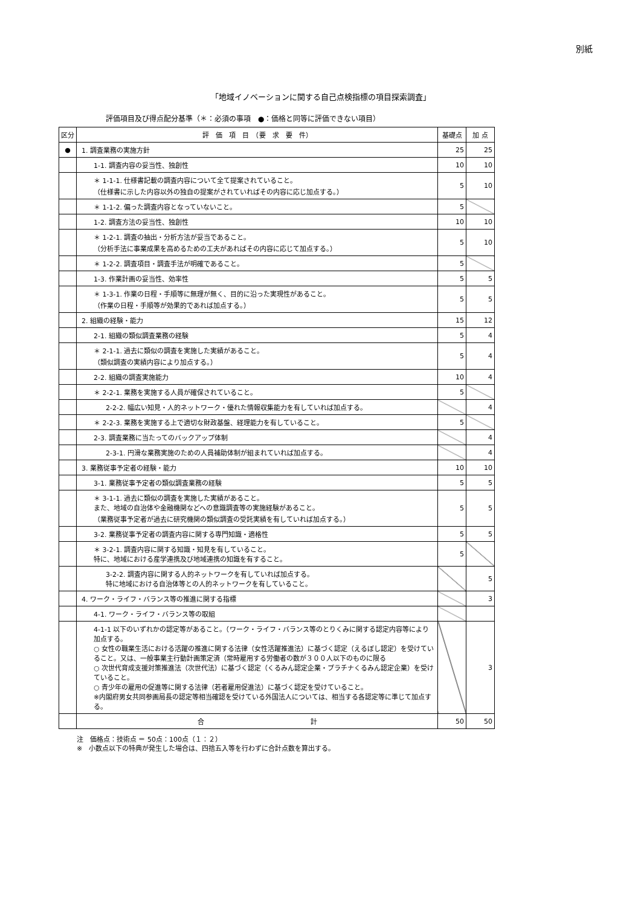別紙
「地域イノベーションに関する自己点検指標の項目探索調査」
評価項目及び得点配分基準（＊：必須の事項　●：価格と同等に評価できない項目）
| 区分 | 評 価 項 目 （要 求 要 件） | 基礎点 | 加 点 |
| --- | --- | --- | --- |
| ● | 1. 調査業務の実施方針 | 25 | 25 |
| | 1-1. 調査内容の妥当性、独創性 | 10 | 10 |
| | ＊ 1-1-1. 仕様書記載の調査内容について全て提案されていること。 （仕様書に示した内容以外の独自の提案がされていればその内容に応じ加点する。） | 5 | 10 |
| | ＊ 1-1-2. 偏った調査内容となっていないこと。 | 5 | |
| | 1-2. 調査方法の妥当性、独創性 | 10 | 10 |
| | ＊ 1-2-1. 調査の抽出・分析方法が妥当であること。 （分析手法に事業成果を高めるための工夫があればその内容に応じて加点する。） | 5 | 10 |
| | ＊ 1-2-2. 調査項目・調査手法が明確であること。 | 5 | |
| | 1-3. 作業計画の妥当性、効率性 | 5 | 5 |
| | ＊ 1-3-1. 作業の日程・手順等に無理が無く、目的に沿った実現性があること。 （作業の日程・手順等が効果的であれば加点する。） | 5 | 5 |
| | 2. 組織の経験・能力 | 15 | 12 |
| | 2-1. 組織の類似調査業務の経験 | 5 | 4 |
| | ＊ 2-1-1. 過去に類似の調査を実施した実績があること。 （類似調査の実績内容により加点する。） | 5 | 4 |
| | 2-2. 組織の調査実施能力 | 10 | 4 |
| | ＊ 2-2-1. 業務を実施する人員が確保されていること。 | 5 | |
| | 2-2-2. 幅広い知見・人的ネットワーク・優れた情報収集能力を有していれば加点する。 | | 4 |
| | ＊ 2-2-3. 業務を実施する上で適切な財政基盤、経理能力を有していること。 | 5 | |
| | 2-3. 調査業務に当たってのバックアップ体制 | | 4 |
| | 2-3-1. 円滑な業務実施のための人員補助体制が組まれていれば加点する。 | | 4 |
| | 3. 業務従事予定者の経験・能力 | 10 | 10 |
| | 3-1. 業務従事予定者の類似調査業務の経験 | 5 | 5 |
| | ＊ 3-1-1. 過去に類似の調査を実施した実績があること。 また、地域の自治体や金融機関などへの意識調査等の実施経験があること。 （業務従事予定者が過去に研究機関の類似調査の受託実績を有していれば加点する。） | 5 | 5 |
| | 3-2. 業務従事予定者の調査内容に関する専門知識・適格性 | 5 | 5 |
| | ＊ 3-2-1. 調査内容に関する知識・知見を有していること。 特に、地域における産学連携及び地域連携の知識を有すること。 | 5 | |
| | 3-2-2. 調査内容に関する人的ネットワークを有していれば加点する。 特に地域における自治体等との人的ネットワークを有していること。 | | 5 |
| | 4. ワーク・ライフ・バランス等の推進に関する指標 | | 3 |
| | 4-1. ワーク・ライフ・バランス等の取組 | | |
| | 4-1-1 以下のいずれかの認定等があること。（ワーク・ライフ・バランス等のとりくみに関する認定内容等により加点する。 ○ 女性の職業生活における活躍の推進に関する法律（女性活躍推進法）に基づく認定（えるぼし認定）を受けていること。又は、一般事業主行動計画策定済（常時雇用する労働者の数が３００人以下のものに限る ○ 次世代育成支援対策推進法（次世代法）に基づく認定（くるみん認定企業・プラチナくるみん認定企業）を受けていること。 ○ 青少年の雇用の促進等に関する法律（若者雇用促進法）に基づく認定を受けていること。 ※内閣府男女共同参画局長の認定等相当確認を受けている外国法人については、相当する各認定等に準じて加点する。 | | 3 |
| | 合 計 | 50 | 50 |
注　価格点：技術点 ＝ 50点：100点（１：２）
※　小数点以下の特典が発生した場合は、四捨五入等を行わずに合計点数を算出する。